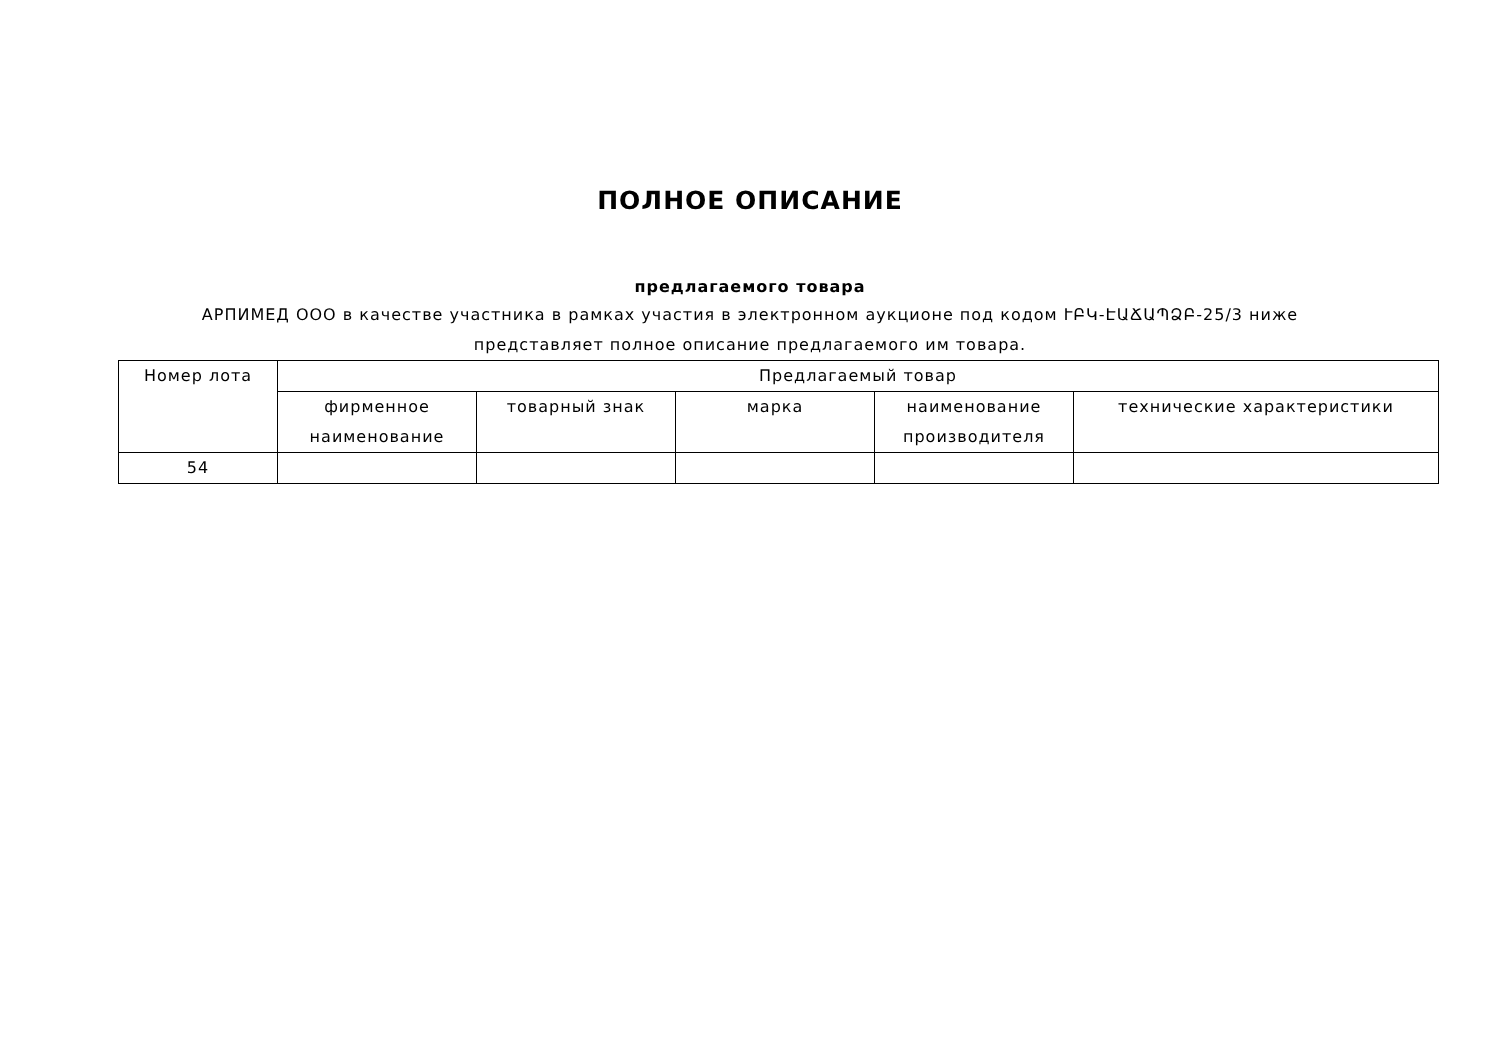ПОЛНОЕ ОПИСАНИЕ
предлагаемого товара
АРПИМЕД ООО в качестве участника в рамках участия в электронном аукционе под кодом ՒԲԿ-ԷԱՃԱՊՁԲ-25/3 ниже представляет полное описание предлагаемого им товара.
| Номер лота | Предлагаемый товар | | | | |
| --- | --- | --- | --- | --- | --- |
| | фирменное наименование | товарный знак | марка | наименование производителя | технические характеристики |
| 54 | | | | | |